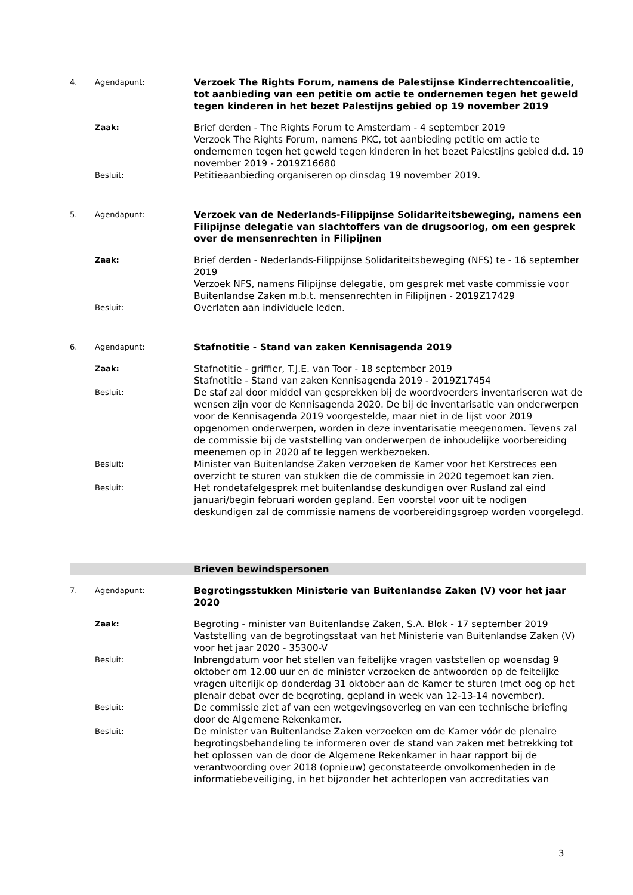4. Agendapunt:
Verzoek The Rights Forum, namens de Palestijnse Kinderrechtencoalitie, tot aanbieding van een petitie om actie te ondernemen tegen het geweld tegen kinderen in het bezet Palestijns gebied op 19 november 2019
Zaak:
Brief derden - The Rights Forum te Amsterdam - 4 september 2019
Verzoek The Rights Forum, namens PKC, tot aanbieding petitie om actie te ondernemen tegen het geweld tegen kinderen in het bezet Palestijns gebied d.d. 19 november 2019 - 2019Z16680
Besluit:
Petitieaanbieding organiseren op dinsdag 19 november 2019.
5. Agendapunt:
Verzoek van de Nederlands-Filippijnse Solidariteitsbeweging, namens een Filipijnse delegatie van slachtoffers van de drugsoorlog, om een gesprek over de mensenrechten in Filipijnen
Zaak:
Brief derden - Nederlands-Filippijnse Solidariteitsbeweging (NFS) te - 16 september 2019
Verzoek NFS, namens Filipijnse delegatie, om gesprek met vaste commissie voor Buitenlandse Zaken m.b.t. mensenrechten in Filipijnen - 2019Z17429
Besluit:
Overlaten aan individuele leden.
6. Agendapunt:
Stafnotitie - Stand van zaken Kennisagenda 2019
Zaak:
Stafnotitie - griffier, T.J.E. van Toor - 18 september 2019
Stafnotitie - Stand van zaken Kennisagenda 2019 - 2019Z17454
Besluit:
De staf zal door middel van gesprekken bij de woordvoerders inventariseren wat de wensen zijn voor de Kennisagenda 2020. De bij de inventarisatie van onderwerpen voor de Kennisagenda 2019 voorgestelde, maar niet in de lijst voor 2019 opgenomen onderwerpen, worden in deze inventarisatie meegenomen. Tevens zal de commissie bij de vaststelling van onderwerpen de inhoudelijke voorbereiding meenemen op in 2020 af te leggen werkbezoeken.
Besluit:
Minister van Buitenlandse Zaken verzoeken de Kamer voor het Kerstreces een overzicht te sturen van stukken die de commissie in 2020 tegemoet kan zien.
Besluit:
Het rondetafelgesprek met buitenlandse deskundigen over Rusland zal eind januari/begin februari worden gepland. Een voorstel voor uit te nodigen deskundigen zal de commissie namens de voorbereidingsgroep worden voorgelegd.
Brieven bewindspersonen
7. Agendapunt:
Begrotingsstukken Ministerie van Buitenlandse Zaken (V) voor het jaar 2020
Zaak:
Begroting - minister van Buitenlandse Zaken, S.A. Blok - 17 september 2019
Vaststelling van de begrotingsstaat van het Ministerie van Buitenlandse Zaken (V) voor het jaar 2020 - 35300-V
Besluit:
Inbrengdatum voor het stellen van feitelijke vragen vaststellen op woensdag 9 oktober om 12.00 uur en de minister verzoeken de antwoorden op de feitelijke vragen uiterlijk op donderdag 31 oktober aan de Kamer te sturen (met oog op het plenair debat over de begroting, gepland in week van 12-13-14 november).
Besluit:
De commissie ziet af van een wetgevingsoverleg en van een technische briefing door de Algemene Rekenkamer.
Besluit:
De minister van Buitenlandse Zaken verzoeken om de Kamer vóór de plenaire begrotingsbehandeling te informeren over de stand van zaken met betrekking tot het oplossen van de door de Algemene Rekenkamer in haar rapport bij de verantwoording over 2018 (opnieuw) geconstateerde onvolkomenheden in de informatiebeveiliging, in het bijzonder het achterlopen van accreditaties van
3